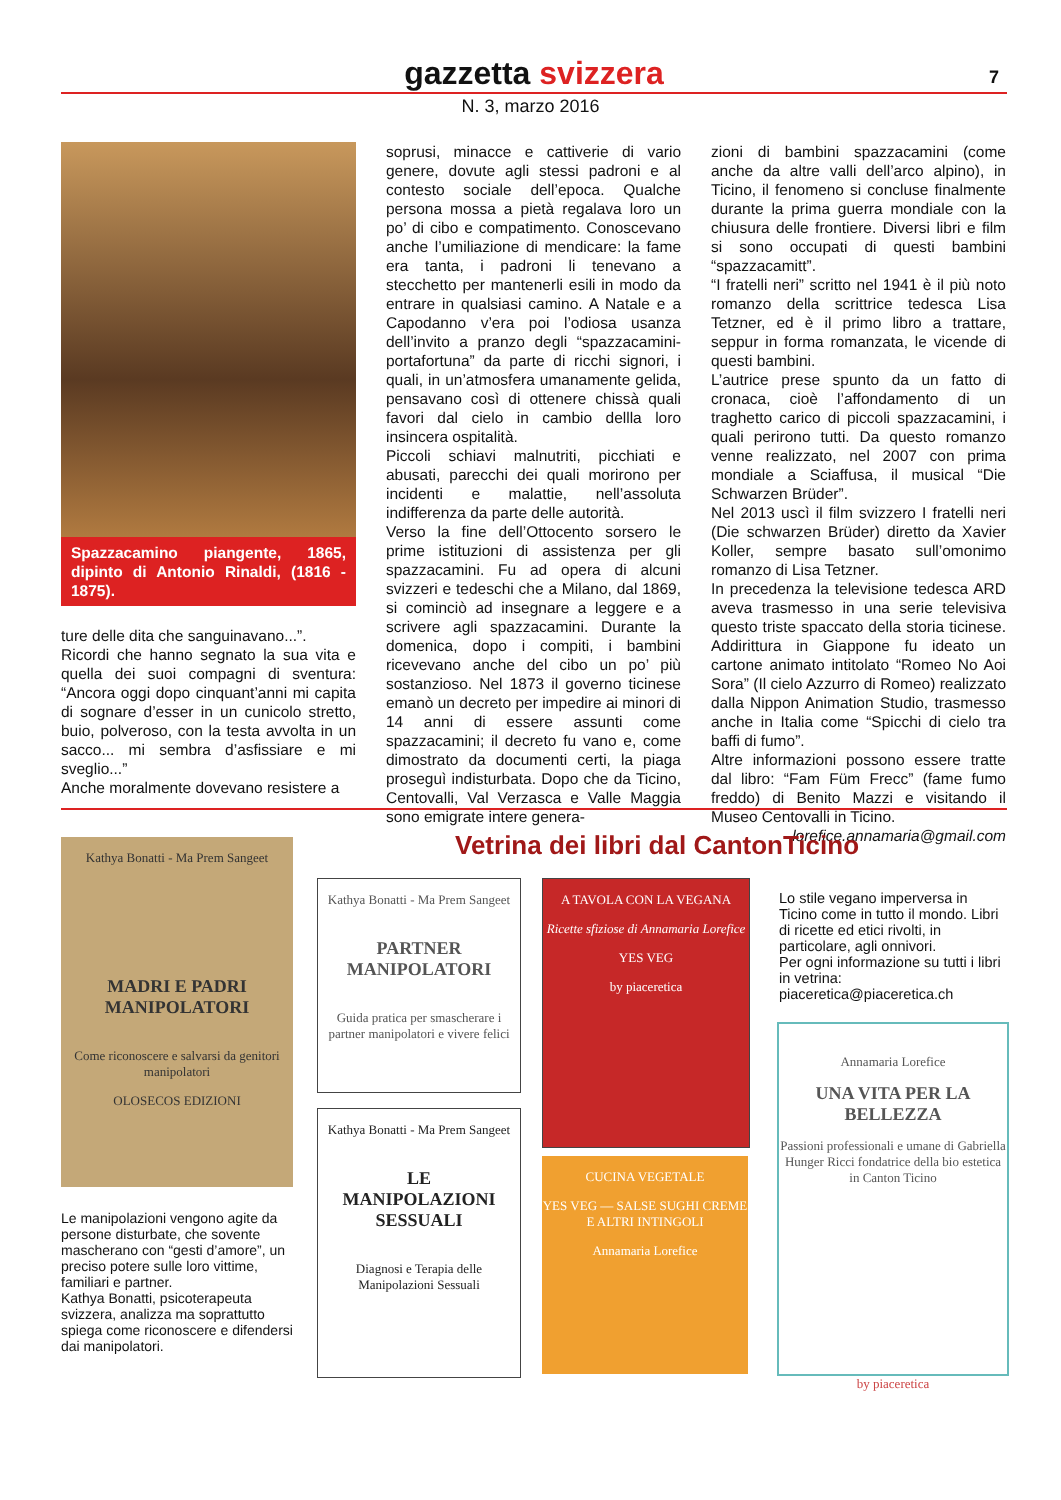gazzetta svizzera
7
N. 3, marzo 2016
Spazzacamino piangente, 1865, dipinto di Antonio Rinaldi, (1816 - 1875).
ture delle dita che sanguinavano...”.
Ricordi che hanno segnato la sua vita e quella dei suoi compagni di sventura: “Ancora oggi dopo cinquant’anni mi capita di sognare d’esser in un cunicolo stretto, buio, polveroso, con la testa avvolta in un sacco... mi sembra d’asfissiare e mi sveglio...”
Anche moralmente dovevano resistere a
soprusi, minacce e cattiverie di vario genere, dovute agli stessi padroni e al contesto sociale dell’epoca. Qualche persona mossa a pietà regalava loro un po’ di cibo e compatimento. Conoscevano anche l’umiliazione di mendicare: la fame era tanta, i padroni li tenevano a stecchetto per mantenerli esili in modo da entrare in qualsiasi camino. A Natale e a Capodanno v’era poi l’odiosa usanza dell’invito a pranzo degli “spazzacamini-portafortuna” da parte di ricchi signori, i quali, in un’atmosfera umanamente gelida, pensavano così di ottenere chissà quali favori dal cielo in cambio dellla loro insincera ospitalità.
Piccoli schiavi malnutriti, picchiati e abusati, parecchi dei quali morirono per incidenti e malattie, nell’assoluta indifferenza da parte delle autorità.
Verso la fine dell’Ottocento sorsero le prime istituzioni di assistenza per gli spazzacamini. Fu ad opera di alcuni svizzeri e tedeschi che a Milano, dal 1869, si cominciò ad insegnare a leggere e a scrivere agli spazzacamini. Durante la domenica, dopo i compiti, i bambini ricevevano anche del cibo un po’ più sostanzioso. Nel 1873 il governo ticinese emanò un decreto per impedire ai minori di 14 anni di essere assunti come spazzacamini; il decreto fu vano e, come dimostrato da documenti certi, la piaga proseguì indisturbata. Dopo che da Ticino, Centovalli, Val Verzasca e Valle Maggia sono emigrate intere genera-
zioni di bambini spazzacamini (come anche da altre valli dell’arco alpino), in Ticino, il fenomeno si concluse finalmente durante la prima guerra mondiale con la chiusura delle frontiere. Diversi libri e film si sono occupati di questi bambini “spazzacamitt”.
“I fratelli neri” scritto nel 1941 è il più noto romanzo della scrittrice tedesca Lisa Tetzner, ed è il primo libro a trattare, seppur in forma romanzata, le vicende di questi bambini.
L’autrice prese spunto da un fatto di cronaca, cioè l’affondamento di un traghetto carico di piccoli spazzacamini, i quali perirono tutti. Da questo romanzo venne realizzato, nel 2007 con prima mondiale a Sciaffusa, il musical “Die Schwarzen Brüder”.
Nel 2013 uscì il film svizzero I fratelli neri (Die schwarzen Brüder) diretto da Xavier Koller, sempre basato sull’omonimo romanzo di Lisa Tetzner.
In precedenza la televisione tedesca ARD aveva trasmesso in una serie televisiva questo triste spaccato della storia ticinese. Addirittura in Giappone fu ideato un cartone animato intitolato “Romeo No Aoi Sora” (Il cielo Azzurro di Romeo) realizzato dalla Nippon Animation Studio, trasmesso anche in Italia come “Spicchi di cielo tra baffi di fumo”.
Altre informazioni possono essere tratte dal libro: “Fam Füm Frecc” (fame fumo freddo) di Benito Mazzi e visitando il Museo Centovalli in Ticino.
lorefice.annamaria@gmail.com
Vetrina dei libri dal CantonTicino
Kathya Bonatti - Ma Prem Sangeet
MADRI E PADRI
MANIPOLATORI
Come riconoscere e salvarsi da genitori manipolatori
OLOSECOS EDIZIONI
Le manipolazioni vengono agite da persone disturbate, che sovente mascherano con “gesti d’amore”, un preciso potere sulle loro vittime, familiari e partner.
Kathya Bonatti, psicoterapeuta svizzera, analizza ma soprattutto spiega come riconoscere e difendersi dai manipolatori.
Kathya Bonatti - Ma Prem Sangeet
PARTNER
MANIPOLATORI
Guida pratica per smascherare i partner manipolatori e vivere felici
Kathya Bonatti - Ma Prem Sangeet
LE
MANIPOLAZIONI
SESSUALI
Diagnosi e Terapia delle Manipolazioni Sessuali
A TAVOLA CON LA VEGANA
Ricette sfiziose di Annamaria Lorefice
YES VEG
by piaceretica
CUCINA VEGETALE
YES VEG — SALSE SUGHI CREME E ALTRI INTINGOLI
Annamaria Lorefice
Lo stile vegano imperversa in Ticino come in tutto il mondo. Libri di ricette ed etici rivolti, in particolare, agli onnivori.
Per ogni informazione su tutti i libri in vetrina:
piaceretica@piaceretica.ch
Annamaria Lorefice
UNA VITA PER LA BELLEZZA
Passioni professionali e umane di Gabriella Hunger Ricci fondatrice della bio estetica in Canton Ticino
by piaceretica